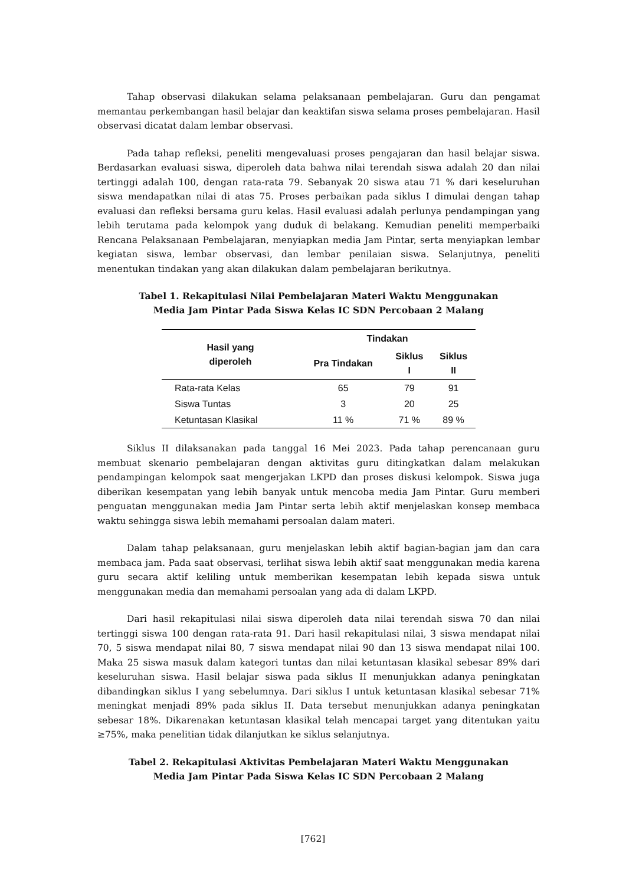Tahap observasi dilakukan selama pelaksanaan pembelajaran. Guru dan pengamat memantau perkembangan hasil belajar dan keaktifan siswa selama proses pembelajaran. Hasil observasi dicatat dalam lembar observasi.
Pada tahap refleksi, peneliti mengevaluasi proses pengajaran dan hasil belajar siswa. Berdasarkan evaluasi siswa, diperoleh data bahwa nilai terendah siswa adalah 20 dan nilai tertinggi adalah 100, dengan rata-rata 79. Sebanyak 20 siswa atau 71 % dari keseluruhan siswa mendapatkan nilai di atas 75. Proses perbaikan pada siklus I dimulai dengan tahap evaluasi dan refleksi bersama guru kelas. Hasil evaluasi adalah perlunya pendampingan yang lebih terutama pada kelompok yang duduk di belakang. Kemudian peneliti memperbaiki Rencana Pelaksanaan Pembelajaran, menyiapkan media Jam Pintar, serta menyiapkan lembar kegiatan siswa, lembar observasi, dan lembar penilaian siswa. Selanjutnya, peneliti menentukan tindakan yang akan dilakukan dalam pembelajaran berikutnya.
Tabel 1. Rekapitulasi Nilai Pembelajaran Materi Waktu Menggunakan
Media Jam Pintar Pada Siswa Kelas IC SDN Percobaan 2 Malang
| Hasil yang diperoleh | Tindakan | | |
| --- | --- | --- | --- |
| | Pra Tindakan | Siklus I | Siklus II |
| Rata-rata Kelas | 65 | 79 | 91 |
| Siswa Tuntas | 3 | 20 | 25 |
| Ketuntasan Klasikal | 11 % | 71 % | 89 % |
Siklus II dilaksanakan pada tanggal 16 Mei 2023. Pada tahap perencanaan guru membuat skenario pembelajaran dengan aktivitas guru ditingkatkan dalam melakukan pendampingan kelompok saat mengerjakan LKPD dan proses diskusi kelompok. Siswa juga diberikan kesempatan yang lebih banyak untuk mencoba media Jam Pintar. Guru memberi penguatan menggunakan media Jam Pintar serta lebih aktif menjelaskan konsep membaca waktu sehingga siswa lebih memahami persoalan dalam materi.
Dalam tahap pelaksanaan, guru menjelaskan lebih aktif bagian-bagian jam dan cara membaca jam. Pada saat observasi, terlihat siswa lebih aktif saat menggunakan media karena guru secara aktif keliling untuk memberikan kesempatan lebih kepada siswa untuk menggunakan media dan memahami persoalan yang ada di dalam LKPD.
Dari hasil rekapitulasi nilai siswa diperoleh data nilai terendah siswa 70 dan nilai tertinggi siswa 100 dengan rata-rata 91. Dari hasil rekapitulasi nilai, 3 siswa mendapat nilai 70, 5 siswa mendapat nilai 80, 7 siswa mendapat nilai 90 dan 13 siswa mendapat nilai 100. Maka 25 siswa masuk dalam kategori tuntas dan nilai ketuntasan klasikal sebesar 89% dari keseluruhan siswa. Hasil belajar siswa pada siklus II menunjukkan adanya peningkatan dibandingkan siklus I yang sebelumnya. Dari siklus I untuk ketuntasan klasikal sebesar 71% meningkat menjadi 89% pada siklus II. Data tersebut menunjukkan adanya peningkatan sebesar 18%. Dikarenakan ketuntasan klasikal telah mencapai target yang ditentukan yaitu ≥75%, maka penelitian tidak dilanjutkan ke siklus selanjutnya.
Tabel 2. Rekapitulasi Aktivitas Pembelajaran Materi Waktu Menggunakan
Media Jam Pintar Pada Siswa Kelas IC SDN Percobaan 2 Malang
[762]